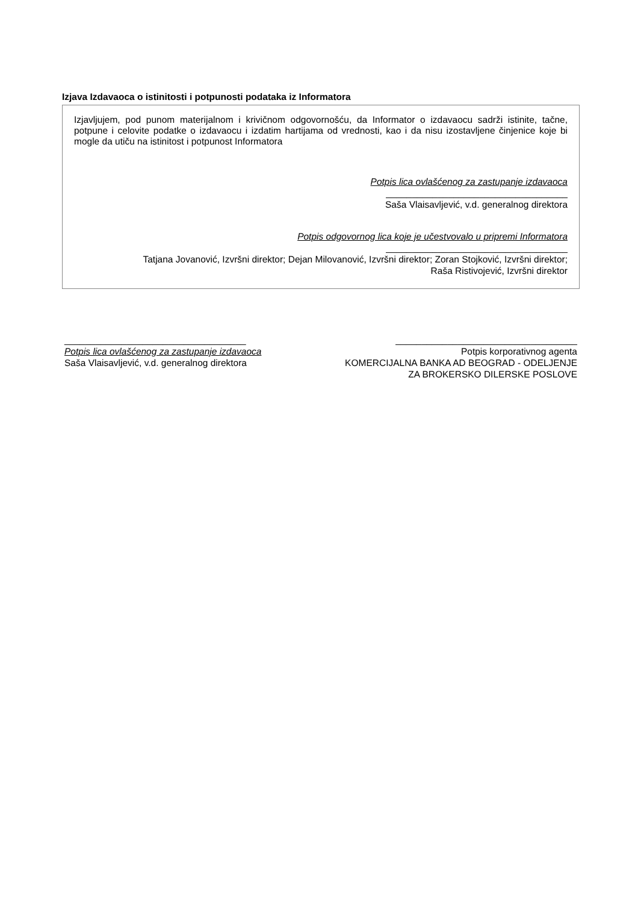Izjava Izdavaoca o istinitosti i potpunosti podataka iz Informatora
Izjavljujem, pod punom materijalnom i krivičnom odgovornošću, da Informator o izdavaocu sadrži istinite, tačne, potpune i celovite podatke o izdavaocu i izdatim hartijama od vrednosti, kao i da nisu izostavljene činjenice koje bi mogle da utiču na istinitost i potpunost Informatora
Potpis lica ovlašćenog za zastupanje izdavaoca
___________________________________
Saša Vlaisavljević, v.d. generalnog direktora
Potpis odgovornog lica koje je učestvovalo u pripremi Informatora
___________________________________
Tatjana Jovanović, Izvršni direktor; Dejan Milovanović, Izvršni direktor; Zoran Stojković, Izvršni direktor;
Raša Ristivojević, Izvršni direktor
___________________________________
Potpis lica ovlašćenog za zastupanje izdavaoca
Saša Vlaisavljević, v.d. generalnog direktora
___________________________________
Potpis korporativnog agenta
KOMERCIJALNA BANKA AD BEOGRAD - ODELJENJE ZA BROKERSKO DILERSKE POSLOVE